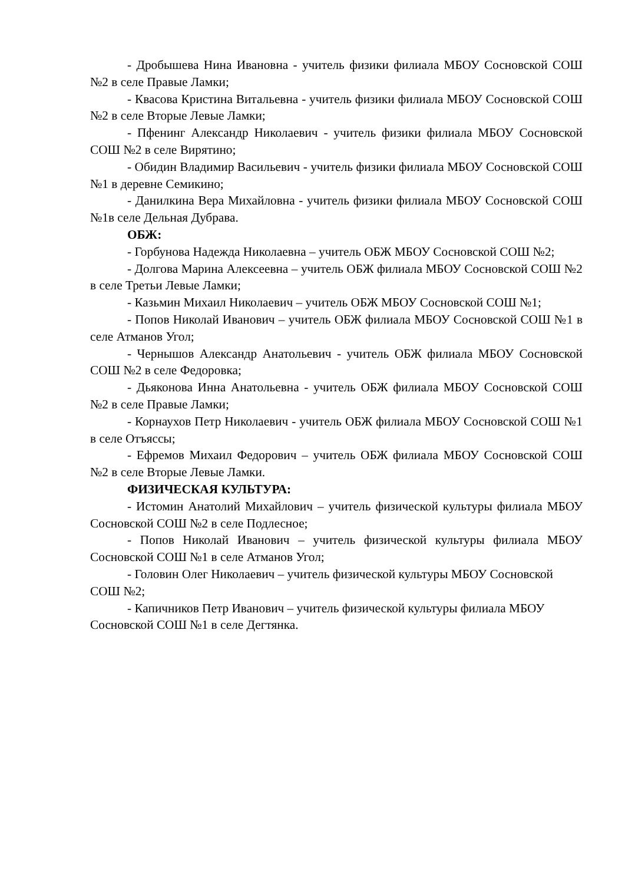- Дробышева Нина Ивановна - учитель физики филиала МБОУ Сосновской СОШ №2 в селе Правые Ламки;
- Квасова Кристина Витальевна - учитель физики филиала МБОУ Сосновской СОШ №2 в селе Вторые Левые Ламки;
- Пфенинг Александр Николаевич - учитель физики филиала МБОУ Сосновской СОШ №2 в селе Вирятино;
- Обидин Владимир Васильевич - учитель физики филиала МБОУ Сосновской СОШ №1 в деревне Семикино;
- Данилкина Вера Михайловна - учитель физики филиала МБОУ Сосновской СОШ №1в селе Дельная Дубрава.
ОБЖ:
- Горбунова Надежда Николаевна – учитель ОБЖ МБОУ Сосновской СОШ №2;
- Долгова Марина Алексеевна – учитель ОБЖ филиала МБОУ Сосновской СОШ №2 в селе Третьи Левые Ламки;
- Казьмин Михаил Николаевич – учитель ОБЖ МБОУ Сосновской СОШ №1;
- Попов Николай Иванович – учитель ОБЖ филиала МБОУ Сосновской СОШ №1 в селе Атманов Угол;
- Чернышов Александр Анатольевич - учитель ОБЖ филиала МБОУ Сосновской СОШ №2 в селе Федоровка;
- Дьяконова Инна Анатольевна - учитель ОБЖ филиала МБОУ Сосновской СОШ №2 в селе Правые Ламки;
- Корнаухов Петр Николаевич - учитель ОБЖ филиала МБОУ Сосновской СОШ №1 в селе Отъяссы;
- Ефремов Михаил Федорович – учитель ОБЖ филиала МБОУ Сосновской СОШ №2 в селе Вторые Левые Ламки.
ФИЗИЧЕСКАЯ КУЛЬТУРА:
- Истомин Анатолий Михайлович – учитель физической культуры филиала МБОУ Сосновской СОШ №2 в селе Подлесное;
- Попов Николай Иванович – учитель физической культуры филиала МБОУ Сосновской СОШ №1 в селе Атманов Угол;
- Головин Олег Николаевич – учитель физической культуры МБОУ Сосновской СОШ №2;
- Капичников Петр Иванович – учитель физической культуры филиала МБОУ Сосновской СОШ №1 в селе Дегтянка.